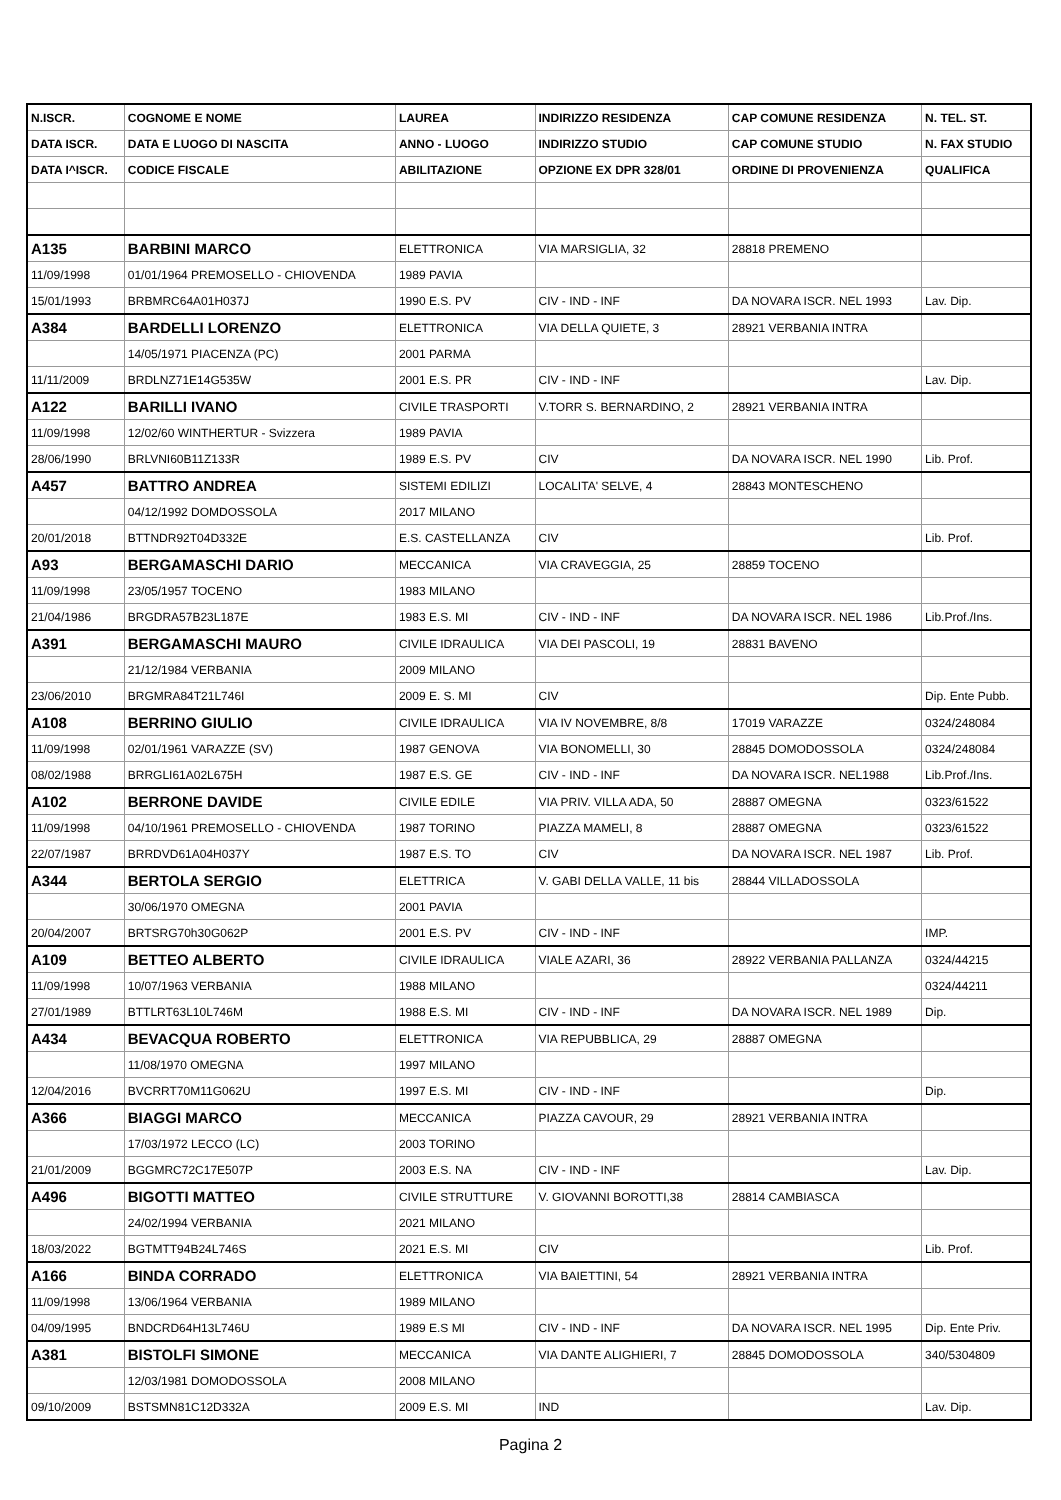| N.ISCR. | COGNOME E NOME | LAUREA | INDIRIZZO RESIDENZA | CAP COMUNE RESIDENZA | N. TEL. ST. |
| --- | --- | --- | --- | --- | --- |
| DATA ISCR. | DATA E LUOGO DI NASCITA | ANNO - LUOGO | INDIRIZZO STUDIO | CAP COMUNE STUDIO | N. FAX STUDIO |
| DATA I^ISCR. | CODICE FISCALE | ABILITAZIONE | OPZIONE EX DPR 328/01 | ORDINE DI PROVENIENZA | QUALIFICA |
| A135 | BARBINI MARCO | ELETTRONICA | VIA MARSIGLIA, 32 | 28818 PREMENO | |
| 11/09/1998 | 01/01/1964 PREMOSELLO - CHIOVENDA | 1989 PAVIA | | | |
| 15/01/1993 | BRBMRC64A01H037J | 1990 E.S. PV | CIV - IND - INF | DA NOVARA ISCR. NEL 1993 | Lav. Dip. |
| A384 | BARDELLI LORENZO | ELETTRONICA | VIA DELLA QUIETE, 3 | 28921 VERBANIA INTRA | |
| | 14/05/1971 PIACENZA (PC) | 2001 PARMA | | | |
| 11/11/2009 | BRDLNZ71E14G535W | 2001 E.S. PR | CIV - IND - INF | | Lav. Dip. |
| A122 | BARILLI IVANO | CIVILE TRASPORTI | V.TORR S. BERNARDINO, 2 | 28921 VERBANIA INTRA | |
| 11/09/1998 | 12/02/60 WINTHERTUR - Svizzera | 1989 PAVIA | | | |
| 28/06/1990 | BRLVNI60B11Z133R | 1989 E.S. PV | CIV | DA NOVARA ISCR. NEL 1990 | Lib. Prof. |
| A457 | BATTRO ANDREA | SISTEMI EDILIZI | LOCALITA' SELVE, 4 | 28843 MONTESCHENO | |
| | 04/12/1992 DOMDOSSOLA | 2017 MILANO | | | |
| 20/01/2018 | BTTNDR92T04D332E | E.S. CASTELLANZA | CIV | | Lib. Prof. |
| A93 | BERGAMASCHI DARIO | MECCANICA | VIA CRAVEGGIA, 25 | 28859 TOCENO | |
| 11/09/1998 | 23/05/1957 TOCENO | 1983 MILANO | | | |
| 21/04/1986 | BRGDRA57B23L187E | 1983 E.S. MI | CIV - IND - INF | DA NOVARA ISCR. NEL 1986 | Lib.Prof./Ins. |
| A391 | BERGAMASCHI MAURO | CIVILE IDRAULICA | VIA DEI PASCOLI, 19 | 28831 BAVENO | |
| | 21/12/1984 VERBANIA | 2009 MILANO | | | |
| 23/06/2010 | BRGMRA84T21L746I | 2009 E. S. MI | CIV | | Dip. Ente Pubb. |
| A108 | BERRINO GIULIO | CIVILE IDRAULICA | VIA IV NOVEMBRE, 8/8 | 17019 VARAZZE | 0324/248084 |
| 11/09/1998 | 02/01/1961 VARAZZE (SV) | 1987 GENOVA | VIA BONOMELLI, 30 | 28845 DOMODOSSOLA | 0324/248084 |
| 08/02/1988 | BRRGLI61A02L675H | 1987 E.S. GE | CIV - IND - INF | DA NOVARA ISCR. NEL1988 | Lib.Prof./Ins. |
| A102 | BERRONE DAVIDE | CIVILE EDILE | VIA PRIV. VILLA ADA, 50 | 28887 OMEGNA | 0323/61522 |
| 11/09/1998 | 04/10/1961 PREMOSELLO - CHIOVENDA | 1987 TORINO | PIAZZA MAMELI, 8 | 28887 OMEGNA | 0323/61522 |
| 22/07/1987 | BRRDVD61A04H037Y | 1987 E.S. TO | CIV | DA NOVARA ISCR. NEL 1987 | Lib. Prof. |
| A344 | BERTOLA SERGIO | ELETTRICA | V. GABI DELLA VALLE, 11 bis | 28844 VILLADOSSOLA | |
| | 30/06/1970 OMEGNA | 2001 PAVIA | | | |
| 20/04/2007 | BRTSRG70h30G062P | 2001 E.S. PV | CIV - IND - INF | | IMP. |
| A109 | BETTEO ALBERTO | CIVILE IDRAULICA | VIALE AZARI, 36 | 28922 VERBANIA PALLANZA | 0324/44215 |
| 11/09/1998 | 10/07/1963 VERBANIA | 1988 MILANO | | | 0324/44211 |
| 27/01/1989 | BTTLRT63L10L746M | 1988 E.S. MI | CIV - IND - INF | DA NOVARA ISCR. NEL 1989 | Dip. |
| A434 | BEVACQUA ROBERTO | ELETTRONICA | VIA REPUBBLICA, 29 | 28887 OMEGNA | |
| | 11/08/1970 OMEGNA | 1997 MILANO | | | |
| 12/04/2016 | BVCRRT70M11G062U | 1997 E.S. MI | CIV - IND - INF | | Dip. |
| A366 | BIAGGI MARCO | MECCANICA | PIAZZA CAVOUR, 29 | 28921 VERBANIA INTRA | |
| | 17/03/1972 LECCO (LC) | 2003 TORINO | | | |
| 21/01/2009 | BGGMRC72C17E507P | 2003 E.S. NA | CIV - IND - INF | | Lav. Dip. |
| A496 | BIGOTTI MATTEO | CIVILE STRUTTURE | V. GIOVANNI BOROTTI,38 | 28814 CAMBIASCA | |
| | 24/02/1994 VERBANIA | 2021 MILANO | | | |
| 18/03/2022 | BGTMTT94B24L746S | 2021 E.S. MI | CIV | | Lib. Prof. |
| A166 | BINDA CORRADO | ELETTRONICA | VIA BAIETTINI, 54 | 28921 VERBANIA INTRA | |
| 11/09/1998 | 13/06/1964 VERBANIA | 1989 MILANO | | | |
| 04/09/1995 | BNDCRD64H13L746U | 1989 E.S MI | CIV - IND - INF | DA NOVARA ISCR. NEL 1995 | Dip. Ente Priv. |
| A381 | BISTOLFI SIMONE | MECCANICA | VIA DANTE ALIGHIERI, 7 | 28845 DOMODOSSOLA | 340/5304809 |
| | 12/03/1981 DOMODOSSOLA | 2008 MILANO | | | |
| 09/10/2009 | BSTSMN81C12D332A | 2009 E.S. MI | IND | | Lav. Dip. |
Pagina 2